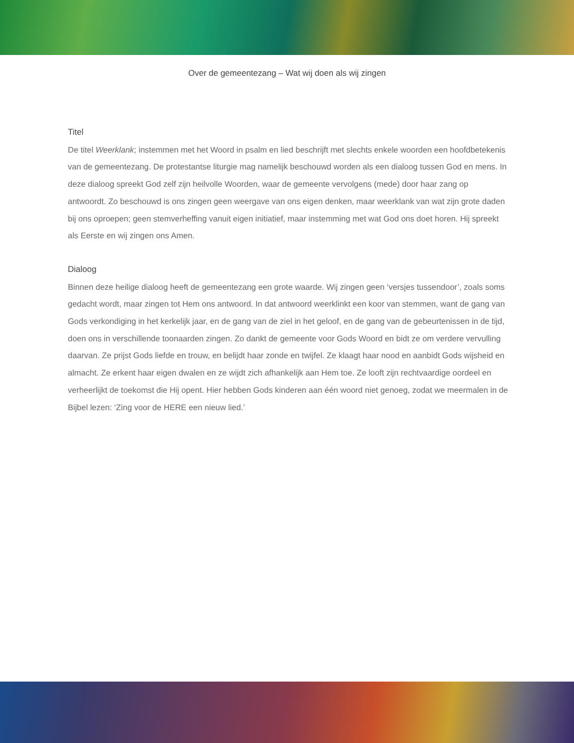Over de gemeentezang – Wat wij doen als wij zingen
Titel
De titel Weerklank; instemmen met het Woord in psalm en lied beschrijft met slechts enkele woorden een hoofdbetekenis van de gemeentezang. De protestantse liturgie mag namelijk beschouwd worden als een dialoog tussen God en mens. In deze dialoog spreekt God zelf zijn heilvolle Woorden, waar de gemeente vervolgens (mede) door haar zang op antwoordt. Zo beschouwd is ons zingen geen weergave van ons eigen denken, maar weerklank van wat zijn grote daden bij ons oproepen; geen stemverheffing vanuit eigen initiatief, maar instemming met wat God ons doet horen. Hij spreekt als Eerste en wij zingen ons Amen.
Dialoog
Binnen deze heilige dialoog heeft de gemeentezang een grote waarde. Wij zingen geen ‘versjes tussendoor’, zoals soms gedacht wordt, maar zingen tot Hem ons antwoord. In dat antwoord weerklinkt een koor van stemmen, want de gang van Gods verkondiging in het kerkelijk jaar, en de gang van de ziel in het geloof, en de gang van de gebeurtenissen in de tijd, doen ons in verschillende toonaarden zingen. Zo dankt de gemeente voor Gods Woord en bidt ze om verdere vervulling daarvan. Ze prijst Gods liefde en trouw, en belijdt haar zonde en twijfel. Ze klaagt haar nood en aanbidt Gods wijsheid en almacht. Ze erkent haar eigen dwalen en ze wijdt zich afhankelijk aan Hem toe. Ze looft zijn rechtvaardige oordeel en verheerlijkt de toekomst die Hij opent. Hier hebben Gods kinderen aan één woord niet genoeg, zodat we meermalen in de Bijbel lezen: ‘Zing voor de HERE een nieuw lied.’